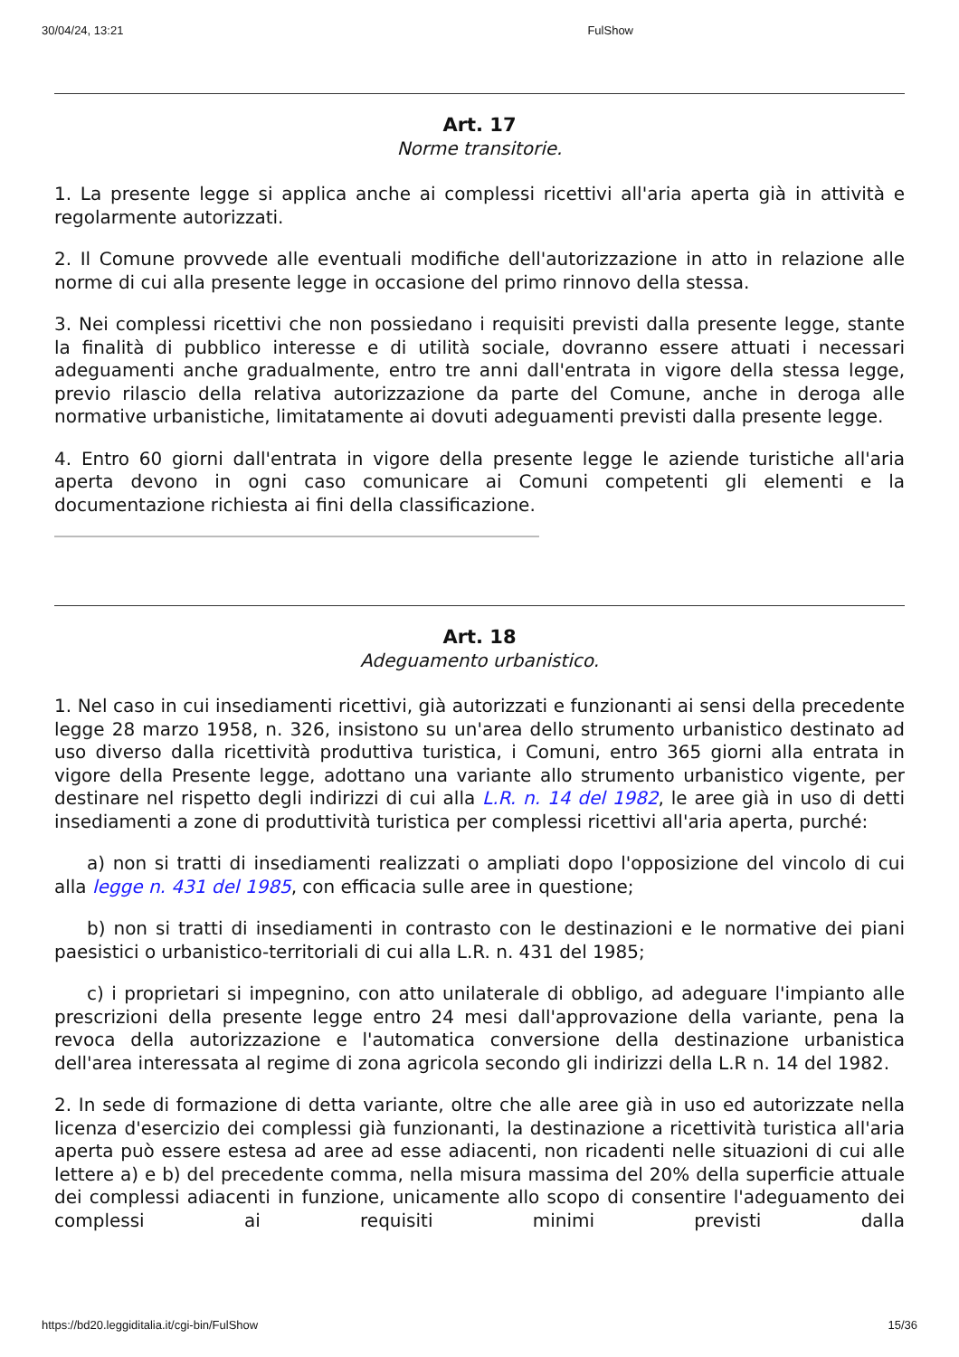30/04/24, 13:21 FulShow
Art. 17
Norme transitorie.
1. La presente legge si applica anche ai complessi ricettivi all'aria aperta già in attività e regolarmente autorizzati.
2. Il Comune provvede alle eventuali modifiche dell'autorizzazione in atto in relazione alle norme di cui alla presente legge in occasione del primo rinnovo della stessa.
3. Nei complessi ricettivi che non possiedano i requisiti previsti dalla presente legge, stante la finalità di pubblico interesse e di utilità sociale, dovranno essere attuati i necessari adeguamenti anche gradualmente, entro tre anni dall'entrata in vigore della stessa legge, previo rilascio della relativa autorizzazione da parte del Comune, anche in deroga alle normative urbanistiche, limitatamente ai dovuti adeguamenti previsti dalla presente legge.
4. Entro 60 giorni dall'entrata in vigore della presente legge le aziende turistiche all'aria aperta devono in ogni caso comunicare ai Comuni competenti gli elementi e la documentazione richiesta ai fini della classificazione.
Art. 18
Adeguamento urbanistico.
1. Nel caso in cui insediamenti ricettivi, già autorizzati e funzionanti ai sensi della precedente legge 28 marzo 1958, n. 326, insistono su un'area dello strumento urbanistico destinato ad uso diverso dalla ricettività produttiva turistica, i Comuni, entro 365 giorni alla entrata in vigore della Presente legge, adottano una variante allo strumento urbanistico vigente, per destinare nel rispetto degli indirizzi di cui alla L.R. n. 14 del 1982, le aree già in uso di detti insediamenti a zone di produttività turistica per complessi ricettivi all'aria aperta, purché:
a) non si tratti di insediamenti realizzati o ampliati dopo l'opposizione del vincolo di cui alla legge n. 431 del 1985, con efficacia sulle aree in questione;
b) non si tratti di insediamenti in contrasto con le destinazioni e le normative dei piani paesistici o urbanistico-territoriali di cui alla L.R. n. 431 del 1985;
c) i proprietari si impegnino, con atto unilaterale di obbligo, ad adeguare l'impianto alle prescrizioni della presente legge entro 24 mesi dall'approvazione della variante, pena la revoca della autorizzazione e l'automatica conversione della destinazione urbanistica dell'area interessata al regime di zona agricola secondo gli indirizzi della L.R n. 14 del 1982.
2. In sede di formazione di detta variante, oltre che alle aree già in uso ed autorizzate nella licenza d'esercizio dei complessi già funzionanti, la destinazione a ricettività turistica all'aria aperta può essere estesa ad aree ad esse adiacenti, non ricadenti nelle situazioni di cui alle lettere a) e b) del precedente comma, nella misura massima del 20% della superficie attuale dei complessi adiacenti in funzione, unicamente allo scopo di consentire l'adeguamento dei complessi ai requisiti minimi previsti dalla
https://bd20.leggiditalia.it/cgi-bin/FulShow 15/36